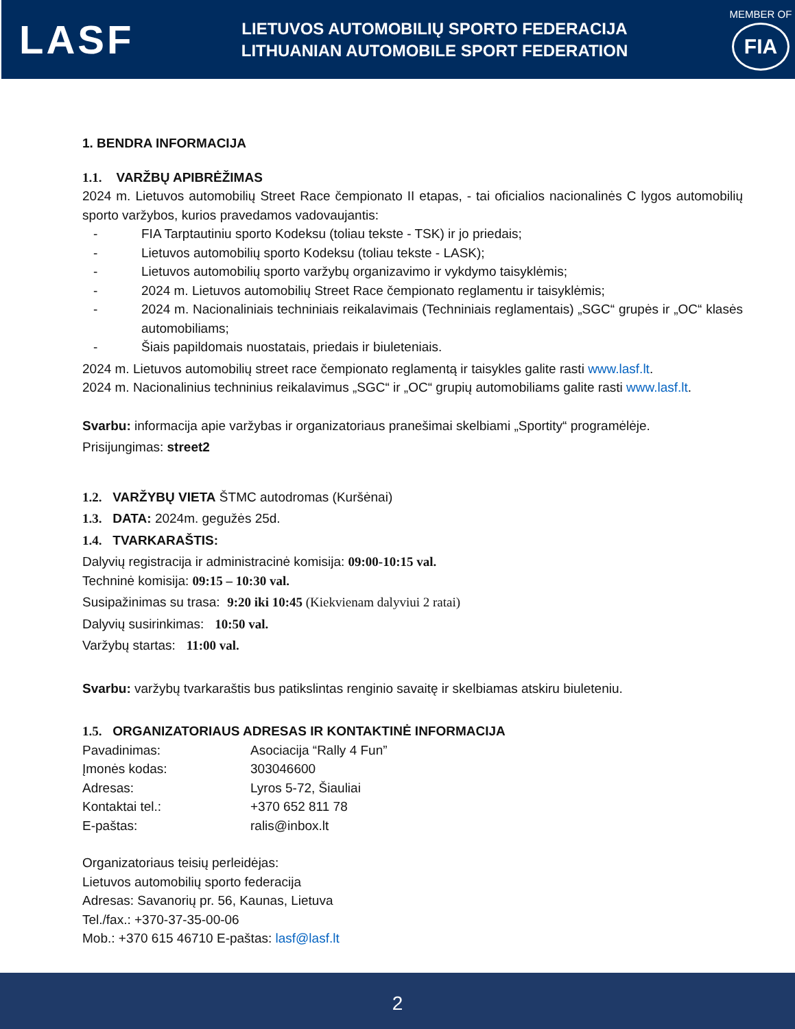LASF
LIETUVOS AUTOMOBILIŲ SPORTO FEDERACIJA
LITHUANIAN AUTOMOBILE SPORT FEDERATION
MEMBER OF
FIA
1. BENDRA INFORMACIJA
1.1. VARŽBŲ APIBRĖŽIMAS
2024 m. Lietuvos automobilių Street Race čempionato II etapas, - tai oficialios nacionalinės C lygos automobilių sporto varžybos, kurios pravedamos vadovaujantis:
- FIA Tarptautiniu sporto Kodeksu (toliau tekste - TSK) ir jo priedais;
- Lietuvos automobilių sporto Kodeksu (toliau tekste - LASK);
- Lietuvos automobilių sporto varžybų organizavimo ir vykdymo taisyklėmis;
- 2024 m. Lietuvos automobilių Street Race čempionato reglamentu ir taisyklėmis;
- 2024 m. Nacionaliniais techniniais reikalavimais (Techniniais reglamentais) „SGC“ grupės ir „OC“ klasės automobiliams;
- Šiais papildomais nuostatais, priedais ir biuleteniais.
2024 m. Lietuvos automobilių street race čempionato reglamentą ir taisykles galite rasti www.lasf.lt.
2024 m. Nacionalinius techninius reikalavimus „SGC“ ir „OC“ grupių automobiliams galite rasti www.lasf.lt.
Svarbu: informacija apie varžybas ir organizatoriaus pranešimai skelbiami „Sportity“ programėlėje.
Prisijungimas: street2
1.2. VARŽYBŲ VIETA ŠTMC autodromas (Kuršėnai)
1.3. DATA: 2024m. gegužės 25d.
1.4. TVARKARAŠTIS:
Dalyvių registracija ir administracinė komisija: 09:00-10:15 val.
Techninė komisija: 09:15 – 10:30 val.
Susipažinimas su trasa: 9:20 iki 10:45 (Kiekvienam dalyviui 2 ratai)
Dalyvių susirinkimas: 10:50 val.
Varžybų startas: 11:00 val.
Svarbu: varžybų tvarkaraštis bus patikslintas renginio savaitę ir skelbiamas atskiru biuleteniu.
1.5. ORGANIZATORIAUS ADRESAS IR KONTAKTINĖ INFORMACIJA
Pavadinimas: Asociacija “Rally 4 Fun”
Įmonės kodas: 303046600
Adresas: Lyros 5-72, Šiauliai
Kontaktai tel.: +370 652 811 78
E-paštas: ralis@inbox.lt
Organizatoriaus teisių perleidėjas:
Lietuvos automobilių sporto federacija
Adresas: Savanorių pr. 56, Kaunas, Lietuva
Tel./fax.: +370-37-35-00-06
Mob.: +370 615 46710 E-paštas: lasf@lasf.lt
2